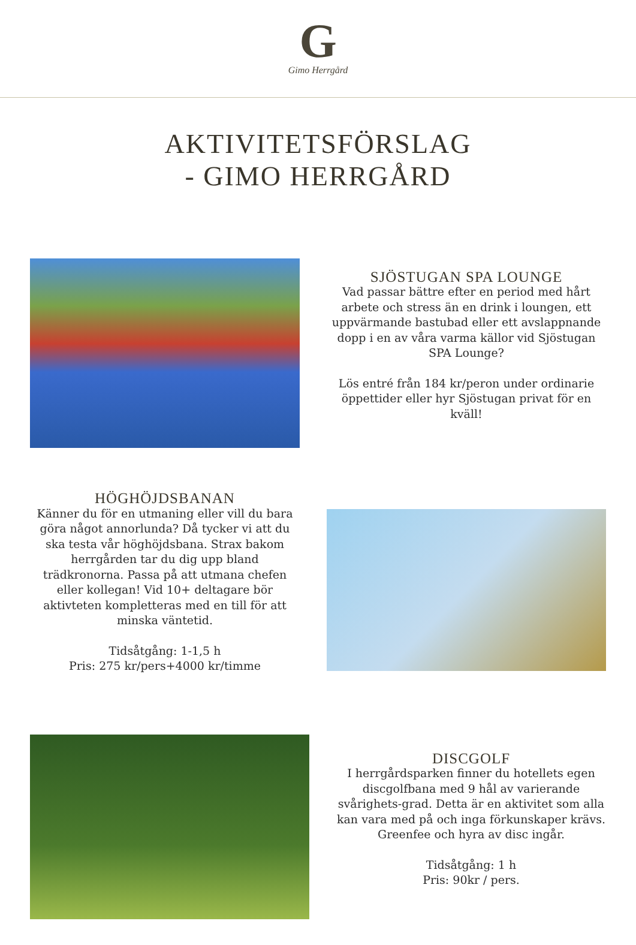G
Gimo Herrgård
AKTIVITETSFÖRSLAG
- GIMO HERRGÅRD
SJÖSTUGAN SPA LOUNGE
Vad passar bättre efter en period med hårt arbete och stress än en drink i loungen, ett uppvärmande bastubad eller ett avslappnande dopp i en av våra varma källor vid Sjöstugan SPA Lounge?
Lös entré från 184 kr/peron under ordinarie öppettider eller hyr Sjöstugan privat för en kväll!
HÖGHÖJDSBANAN
Känner du för en utmaning eller vill du bara göra något annorlunda? Då tycker vi att du ska testa vår höghöjdsbana. Strax bakom herrgården tar du dig upp bland trädkronorna. Passa på att utmana chefen eller kollegan! Vid 10+ deltagare bör aktivteten kompletteras med en till för att minska väntetid.
Tidsåtgång: 1-1,5 h
Pris: 275 kr/pers+4000 kr/timme
DISCGOLF
I herrgårdsparken finner du hotellets egen discgolfbana med 9 hål av varierande svårighets-grad. Detta är en aktivitet som alla kan vara med på och inga förkunskaper krävs. Greenfee och hyra av disc ingår.
Tidsåtgång: 1 h
Pris: 90kr / pers.